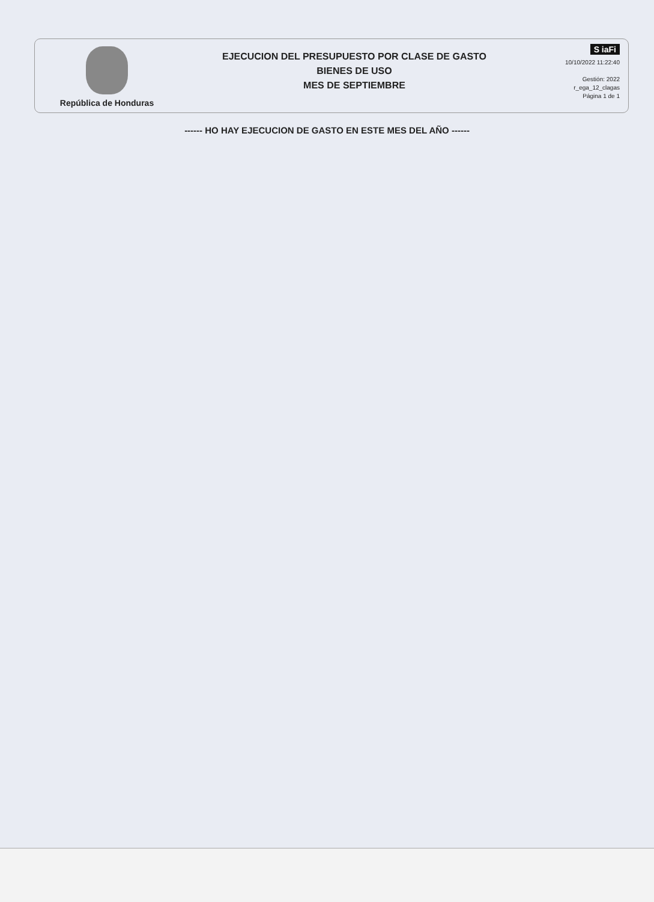República de Honduras
EJECUCION DEL PRESUPUESTO POR CLASE DE GASTO
BIENES DE USO
MES DE SEPTIEMBRE
S iaFi
10/10/2022 11:22:40
Gestión: 2022
r_ega_12_clagas
Página 1 de 1
------ HO HAY EJECUCION DE GASTO EN ESTE MES DEL AÑO ------